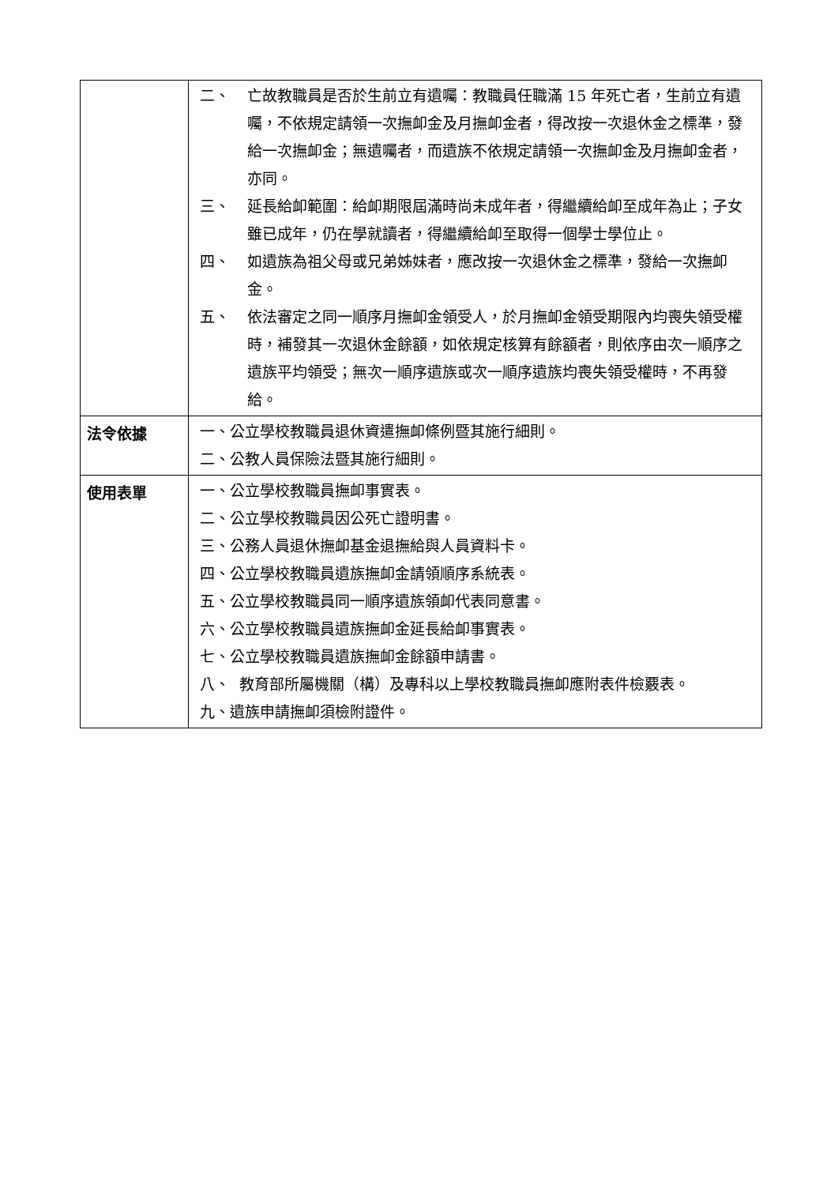| | 二、 亡故教職員是否於生前立有遺囑：教職員任職滿 15 年死亡者，生前立有遺囑，不依規定請領一次撫卹金及月撫卹金者，得改按一次退休金之標準，發給一次撫卹金；無遺囑者，而遺族不依規定請領一次撫卹金及月撫卹金者，亦同。 三、 延長給卹範圍：給卹期限屆滿時尚未成年者，得繼續給卹至成年為止；子女雖已成年，仍在學就讀者，得繼續給卹至取得一個學士學位止。 四、 如遺族為祖父母或兄弟姊妹者，應改按一次退休金之標準，發給一次撫卹金。 五、 依法審定之同一順序月撫卹金領受人，於月撫卹金領受期限內均喪失領受權時，補發其一次退休金餘額，如依規定核算有餘額者，則依序由次一順序之遺族平均領受；無次一順序遺族或次一順序遺族均喪失領受權時，不再發給。 |
| 法令依據 | 一、公立學校教職員退休資遣撫卹條例暨其施行細則。 二、公教人員保險法暨其施行細則。 |
| 使用表單 | 一、公立學校教職員撫卹事實表。 二、公立學校教職員因公死亡證明書。 三、公務人員退休撫卹基金退撫給與人員資料卡。 四、公立學校教職員遺族撫卹金請領順序系統表。 五、公立學校教職員同一順序遺族領卹代表同意書。 六、公立學校教職員遺族撫卹金延長給卹事實表。 七、公立學校教職員遺族撫卹金餘額申請書。 八、 教育部所屬機關（構）及專科以上學校教職員撫卹應附表件檢覈表。 九、遺族申請撫卹須檢附證件。 |